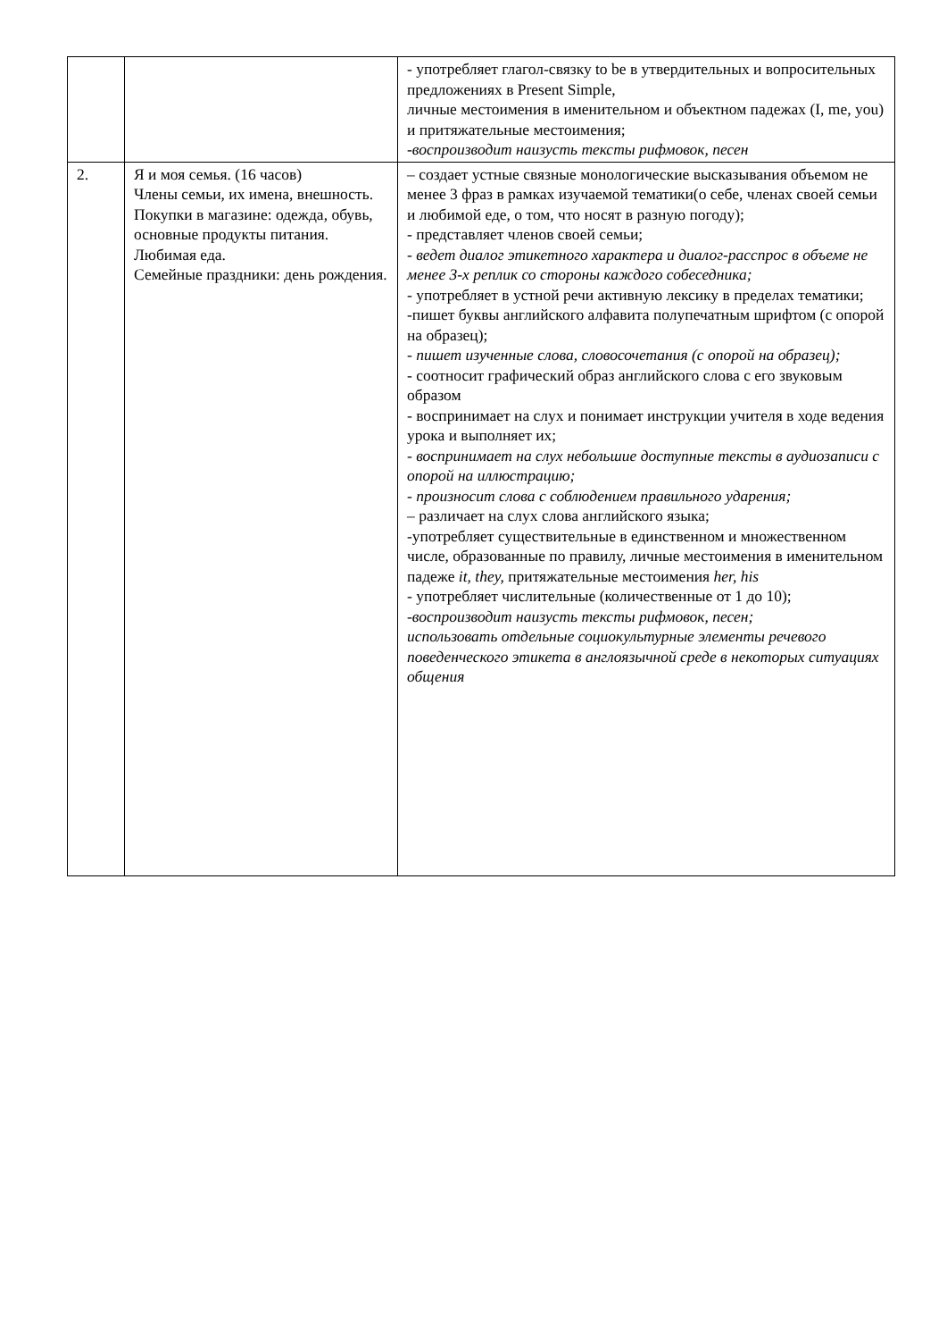| | | - употребляет глагол-связку to be в утвердительных и вопросительных предложениях в Present Simple, личные местоимения в именительном и объектном падежах (I, me, you) и притяжательные местоимения; -воспроизводит наизусть тексты рифмовок, песен |
| 2. | Я и моя семья. (16 часов) Члены семьи, их имена, внешность. Покупки в магазине: одежда, обувь, основные продукты питания. Любимая еда. Семейные праздники: день рождения. | – создает устные связные монологические высказывания объемом не менее 3 фраз в рамках изучаемой тематики(о себе, членах своей семьи и любимой еде, о том, что носят в разную погоду); - представляет членов своей семьи; - ведет диалог этикетного характера и диалог-расспрос в объеме не менее 3-х реплик со стороны каждого собеседника; - употребляет в устной речи активную лексику в пределах тематики; -пишет буквы английского алфавита полупечатным шрифтом (с опорой на образец); - пишет изученные слова, словосочетания (с опорой на образец); - соотносит графический образ английского слова с его звуковым образом - воспринимает на слух и понимает инструкции учителя в ходе ведения урока и выполняет их; - воспринимает на слух небольшие доступные тексты в аудиозаписи с опорой на иллюстрацию; - произносит слова с соблюдением правильного ударения; – различает на слух слова английского языка; -употребляет существительные в единственном и множественном числе, образованные по правилу, личные местоимения в именительном падеже it, they, притяжательные местоимения her, his - употребляет числительные (количественные от 1 до 10); -воспроизводит наизусть тексты рифмовок, песен; использовать отдельные социокультурные элементы речевого поведенческого этикета в англоязычной среде в некоторых ситуациях общения |